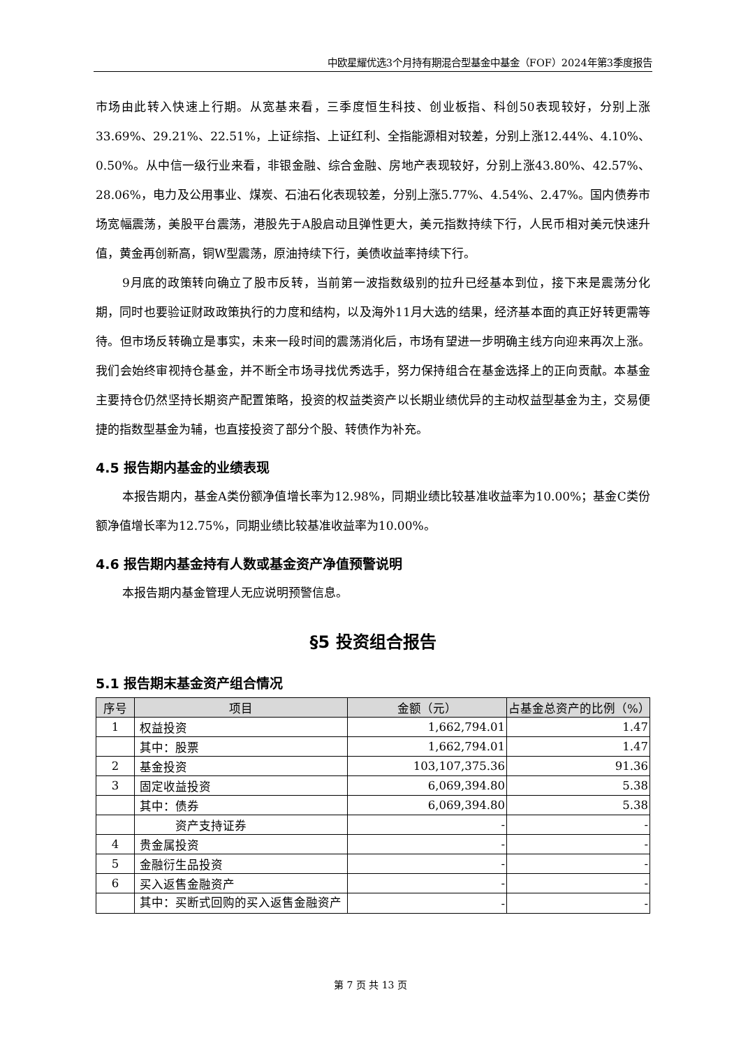中欧星耀优选3个月持有期混合型基金中基金（FOF）2024年第3季度报告
市场由此转入快速上行期。从宽基来看，三季度恒生科技、创业板指、科创50表现较好，分别上涨33.69%、29.21%、22.51%，上证综指、上证红利、全指能源相对较差，分别上涨12.44%、4.10%、0.50%。从中信一级行业来看，非银金融、综合金融、房地产表现较好，分别上涨43.80%、42.57%、28.06%，电力及公用事业、煤炭、石油石化表现较差，分别上涨5.77%、4.54%、2.47%。国内债券市场宽幅震荡，美股平台震荡，港股先于A股启动且弹性更大，美元指数持续下行，人民币相对美元快速升值，黄金再创新高，铜W型震荡，原油持续下行，美债收益率持续下行。
9月底的政策转向确立了股市反转，当前第一波指数级别的拉升已经基本到位，接下来是震荡分化期，同时也要验证财政政策执行的力度和结构，以及海外11月大选的结果，经济基本面的真正好转更需等待。但市场反转确立是事实，未来一段时间的震荡消化后，市场有望进一步明确主线方向迎来再次上涨。我们会始终审视持仓基金，并不断全市场寻找优秀选手，努力保持组合在基金选择上的正向贡献。本基金主要持仓仍然坚持长期资产配置策略，投资的权益类资产以长期业绩优异的主动权益型基金为主，交易便捷的指数型基金为辅，也直接投资了部分个股、转债作为补充。
4.5 报告期内基金的业绩表现
本报告期内，基金A类份额净值增长率为12.98%，同期业绩比较基准收益率为10.00%；基金C类份额净值增长率为12.75%，同期业绩比较基准收益率为10.00%。
4.6 报告期内基金持有人数或基金资产净值预警说明
本报告期内基金管理人无应说明预警信息。
§5 投资组合报告
5.1 报告期末基金资产组合情况
| 序号 | 项目 | 金额（元） | 占基金总资产的比例（%） |
| --- | --- | --- | --- |
| 1 | 权益投资 | 1,662,794.01 | 1.47 |
| | 其中：股票 | 1,662,794.01 | 1.47 |
| 2 | 基金投资 | 103,107,375.36 | 91.36 |
| 3 | 固定收益投资 | 6,069,394.80 | 5.38 |
| | 其中：债券 | 6,069,394.80 | 5.38 |
| | 资产支持证券 | - | - |
| 4 | 贵金属投资 | - | - |
| 5 | 金融衍生品投资 | - | - |
| 6 | 买入返售金融资产 | - | - |
| | 其中：买断式回购的买入返售金融资产 | - | - |
第 7 页 共 13 页